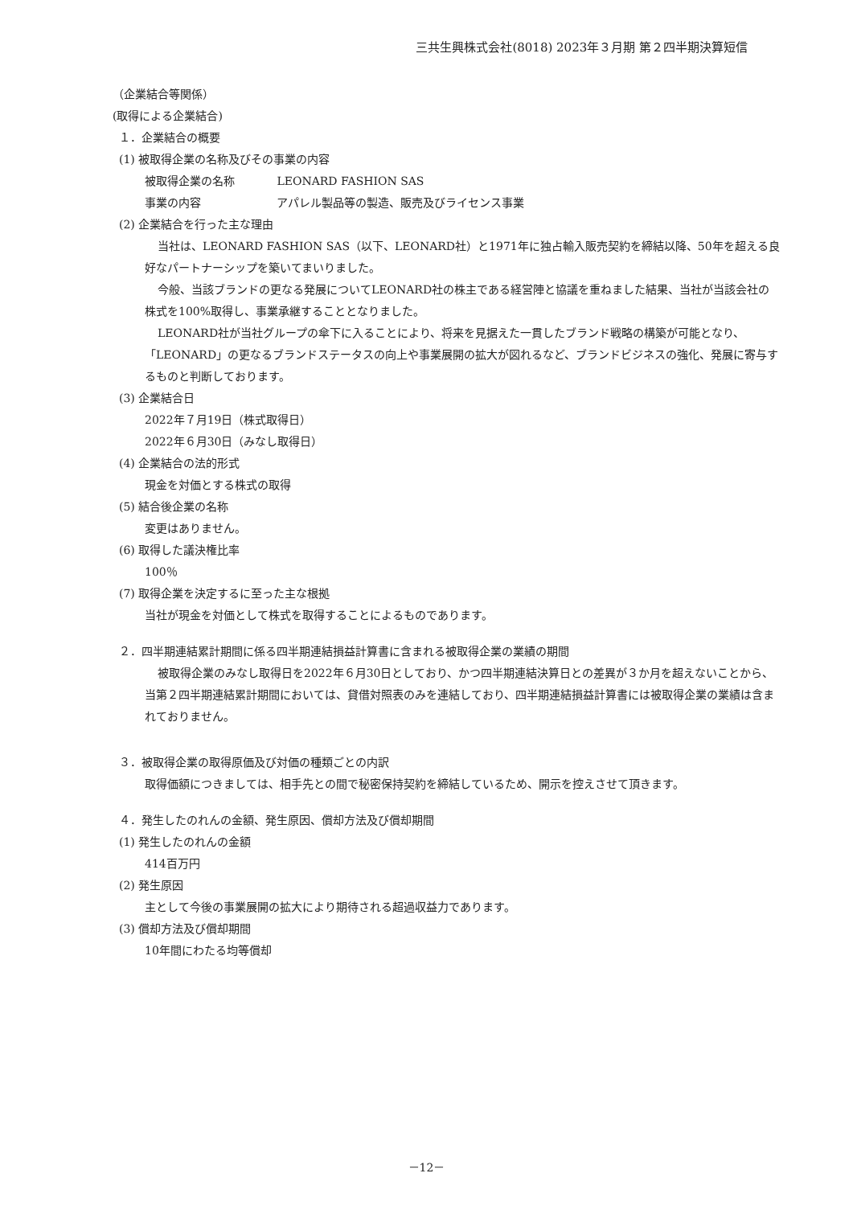三共生興株式会社(8018) 2023年３月期 第２四半期決算短信
（企業結合等関係）
(取得による企業結合)
１．企業結合の概要
(1) 被取得企業の名称及びその事業の内容
被取得企業の名称 LEONARD FASHION SAS
事業の内容 アパレル製品等の製造、販売及びライセンス事業
(2) 企業結合を行った主な理由
当社は、LEONARD FASHION SAS（以下、LEONARD社）と1971年に独占輸入販売契約を締結以降、50年を超える良好なパートナーシップを築いてまいりました。
今般、当該ブランドの更なる発展についてLEONARD社の株主である経営陣と協議を重ねました結果、当社が当該会社の株式を100%取得し、事業承継することとなりました。
LEONARD社が当社グループの傘下に入ることにより、将来を見据えた一貫したブランド戦略の構築が可能となり、「LEONARD」の更なるブランドステータスの向上や事業展開の拡大が図れるなど、ブランドビジネスの強化、発展に寄与するものと判断しております。
(3) 企業結合日
2022年７月19日（株式取得日）
2022年６月30日（みなし取得日）
(4) 企業結合の法的形式
現金を対価とする株式の取得
(5) 結合後企業の名称
変更はありません。
(6) 取得した議決権比率
100％
(7) 取得企業を決定するに至った主な根拠
当社が現金を対価として株式を取得することによるものであります。
２．四半期連結累計期間に係る四半期連結損益計算書に含まれる被取得企業の業績の期間
被取得企業のみなし取得日を2022年６月30日としており、かつ四半期連結決算日との差異が３か月を超えないことから、当第２四半期連結累計期間においては、貸借対照表のみを連結しており、四半期連結損益計算書には被取得企業の業績は含まれておりません。
３．被取得企業の取得原価及び対価の種類ごとの内訳
取得価額につきましては、相手先との間で秘密保持契約を締結しているため、開示を控えさせて頂きます。
４．発生したのれんの金額、発生原因、償却方法及び償却期間
(1) 発生したのれんの金額
414百万円
(2) 発生原因
主として今後の事業展開の拡大により期待される超過収益力であります。
(3) 償却方法及び償却期間
10年間にわたる均等償却
－12－